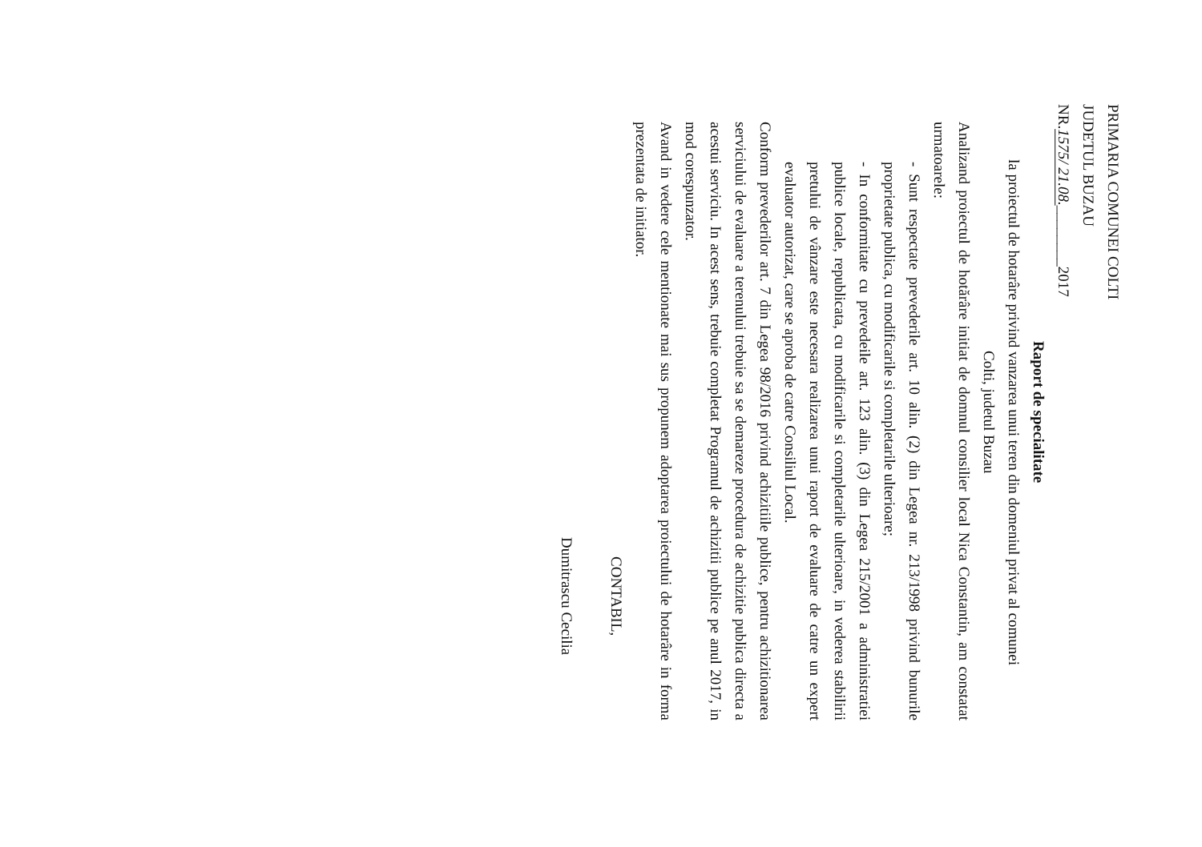PRIMARIA COMUNEI COLTI
JUDETUL BUZAU
NR.1575/ 21.08.________2017
Raport de specialitate
la proiectul de hotarâre privind vanzarea unui teren din domeniul privat al comunei
Colti, judetul Buzau
Analizand proiectul de hotărâre initiat de domnul consilier local Nica Constantin, am constatat urmatoarele:
- Sunt respectate prevederile art. 10 alin. (2) din Legea nr. 213/1998 privind bunurile proprietate publica, cu modificarile si completarile ulterioare;
- In conformitate cu prevedeile art. 123 alin. (3) din Legea 215/2001 a administratiei publice locale, republicata, cu modificarile si completarile ulterioare, in vederea stabilirii pretului de vânzare este necesara realizarea unui raport de evaluare de catre un expert evaluator autorizat, care se aproba de catre Consiliul Local.
Conform prevederilor art. 7 din Legea 98/2016 privind achizitiile publice, pentru achizitionarea serviciului de evaluare a terenului trebuie sa se demareze procedura de achizitie publica directa a acestui serviciu. In acest sens, trebuie completat Programul de achizitii publice pe anul 2017, in mod corespunzator.
Avand in vedere cele mentionate mai sus propunem adoptarea proiectului de hotarâre in forma prezentata de initiator.
CONTABIL,
Dumitrascu Cecilia